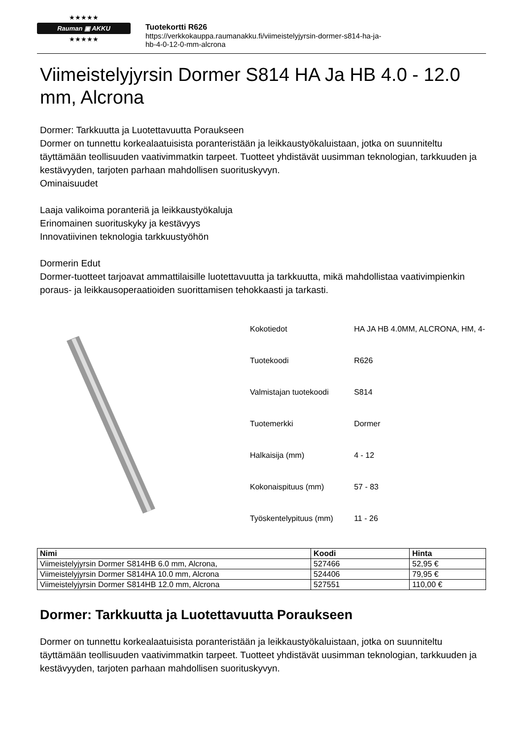★★★★★
Rauman ▣ AKKU
★★★★★
Tuotekortti R626
https://verkkokauppa.raumanakku.fi/viimeistelyjyrsin-dormer-s814-ha-ja-
hb-4-0-12-0-mm-alcrona
Viimeistelyjyrsin Dormer S814 HA Ja HB 4.0 - 12.0 mm, Alcrona
Dormer: Tarkkuutta ja Luotettavuutta Poraukseen
Dormer on tunnettu korkealaatuisista poranteristään ja leikkaustyökaluistaan, jotka on suunniteltu täyttämään teollisuuden vaativimmatkin tarpeet. Tuotteet yhdistävät uusimman teknologian, tarkkuuden ja kestävyyden, tarjoten parhaan mahdollisen suorituskyvyn.
Ominaisuudet
Laaja valikoima poranteriä ja leikkaustyökaluja
Erinomainen suorituskyky ja kestävyys
Innovatiivinen teknologia tarkkuustyöhön
Dormerin Edut
Dormer-tuotteet tarjoavat ammattilaisille luotettavuutta ja tarkkuutta, mikä mahdollistaa vaativimpienkin poraus- ja leikkausoperaatioiden suorittamisen tehokkaasti ja tarkasti.
| Kokotiedot | HA JA HB 4.0MM, ALCRONA, HM, 4- |
| Tuotekoodi | R626 |
| Valmistajan tuotekoodi | S814 |
| Tuotemerkki | Dormer |
| Halkaisija (mm) | 4 - 12 |
| Kokonaispituus (mm) | 57 - 83 |
| Työskentelypituus (mm) | 11 - 26 |
| Nimi | Koodi | Hinta |
| --- | --- | --- |
| Viimeistelyjyrsin Dormer S814HB 6.0 mm, Alcrona, | 527466 | 52,95 € |
| Viimeistelyjyrsin Dormer S814HA 10.0 mm, Alcrona | 524406 | 79,95 € |
| Viimeistelyjyrsin Dormer S814HB 12.0 mm, Alcrona | 527551 | 110,00 € |
Dormer: Tarkkuutta ja Luotettavuutta Poraukseen
Dormer on tunnettu korkealaatuisista poranteristään ja leikkaustyökaluistaan, jotka on suunniteltu täyttämään teollisuuden vaativimmatkin tarpeet. Tuotteet yhdistävät uusimman teknologian, tarkkuuden ja kestävyyden, tarjoten parhaan mahdollisen suorituskyvyn.